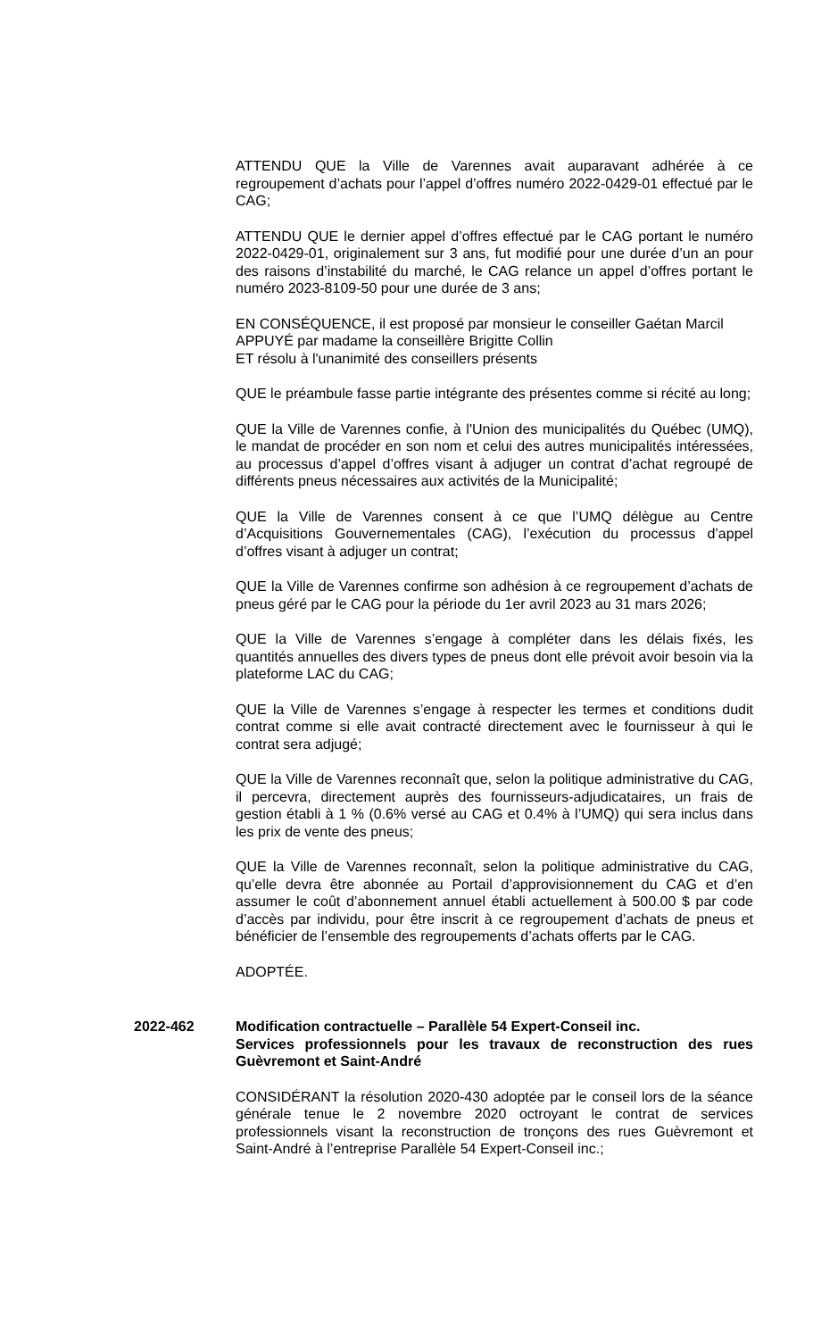ATTENDU QUE la Ville de Varennes avait auparavant adhérée à ce regroupement d’achats pour l’appel d’offres numéro 2022-0429-01 effectué par le CAG;
ATTENDU QUE le dernier appel d’offres effectué par le CAG portant le numéro 2022-0429-01, originalement sur 3 ans, fut modifié pour une durée d’un an pour des raisons d’instabilité du marché, le CAG relance un appel d’offres portant le numéro 2023-8109-50 pour une durée de 3 ans;
EN CONSÉQUENCE, il est proposé par monsieur le conseiller Gaétan Marcil
APPUYÉ par madame la conseillère Brigitte Collin
ET résolu à l'unanimité des conseillers présents
QUE le préambule fasse partie intégrante des présentes comme si récité au long;
QUE la Ville de Varennes confie, à l'Union des municipalités du Québec (UMQ), le mandat de procéder en son nom et celui des autres municipalités intéressées, au processus d’appel d’offres visant à adjuger un contrat d’achat regroupé de différents pneus nécessaires aux activités de la Municipalité;
QUE la Ville de Varennes consent à ce que l’UMQ délègue au Centre d’Acquisitions Gouvernementales (CAG), l’exécution du processus d’appel d’offres visant à adjuger un contrat;
QUE la Ville de Varennes confirme son adhésion à ce regroupement d’achats de pneus géré par le CAG pour la période du 1er avril 2023 au 31 mars 2026;
QUE la Ville de Varennes s’engage à compléter dans les délais fixés, les quantités annuelles des divers types de pneus dont elle prévoit avoir besoin via la plateforme LAC du CAG;
QUE la Ville de Varennes s’engage à respecter les termes et conditions dudit contrat comme si elle avait contracté directement avec le fournisseur à qui le contrat sera adjugé;
QUE la Ville de Varennes reconnaît que, selon la politique administrative du CAG, il percevra, directement auprès des fournisseurs-adjudicataires, un frais de gestion établi à 1 % (0.6% versé au CAG et 0.4% à l’UMQ) qui sera inclus dans les prix de vente des pneus;
QUE la Ville de Varennes reconnaît, selon la politique administrative du CAG, qu’elle devra être abonnée au Portail d’approvisionnement du CAG et d’en assumer le coût d’abonnement annuel établi actuellement à 500.00 $ par code d’accès par individu, pour être inscrit à ce regroupement d’achats de pneus et bénéficier de l’ensemble des regroupements d’achats offerts par le CAG.
ADOPTÉE.
2022-462 Modification contractuelle – Parallèle 54 Expert-Conseil inc.
Services professionnels pour les travaux de reconstruction des rues Guèvremont et Saint-André
CONSIDÉRANT la résolution 2020-430 adoptée par le conseil lors de la séance générale tenue le 2 novembre 2020 octroyant le contrat de services professionnels visant la reconstruction de tronçons des rues Guèvremont et Saint-André à l’entreprise Parallèle 54 Expert-Conseil inc.;